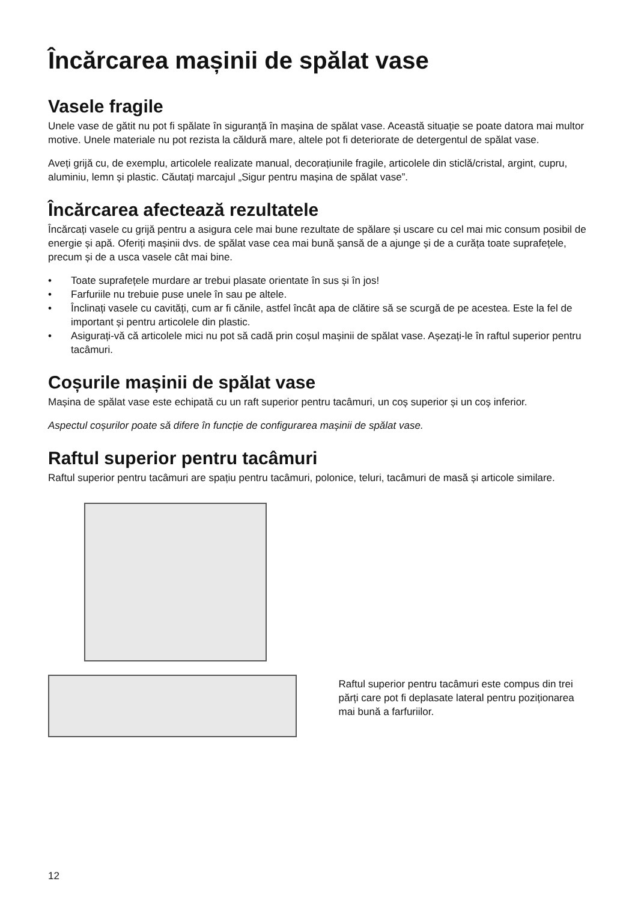Încărcarea mașinii de spălat vase
Vasele fragile
Unele vase de gătit nu pot fi spălate în siguranță în mașina de spălat vase. Această situație se poate datora mai multor motive. Unele materiale nu pot rezista la căldură mare, altele pot fi deteriorate de detergentul de spălat vase.
Aveți grijă cu, de exemplu, articolele realizate manual, decorațiunile fragile, articolele din sticlă/cristal, argint, cupru, aluminiu, lemn și plastic. Căutați marcajul „Sigur pentru mașina de spălat vase”.
Încărcarea afectează rezultatele
Încărcați vasele cu grijă pentru a asigura cele mai bune rezultate de spălare și uscare cu cel mai mic consum posibil de energie și apă. Oferiți mașinii dvs. de spălat vase cea mai bună șansă de a ajunge și de a curăța toate suprafețele, precum și de a usca vasele cât mai bine.
• Toate suprafețele murdare ar trebui plasate orientate în sus și în jos!
• Farfuriile nu trebuie puse unele în sau pe altele.
• Înclinați vasele cu cavități, cum ar fi cănile, astfel încât apa de clătire să se scurgă de pe acestea. Este la fel de important și pentru articolele din plastic.
• Asigurați-vă că articolele mici nu pot să cadă prin coșul mașinii de spălat vase. Așezați-le în raftul superior pentru tacâmuri.
Coșurile mașinii de spălat vase
Mașina de spălat vase este echipată cu un raft superior pentru tacâmuri, un coș superior și un coș inferior.
Aspectul coșurilor poate să difere în funcție de configurarea mașinii de spălat vase.
Raftul superior pentru tacâmuri
Raftul superior pentru tacâmuri are spațiu pentru tacâmuri, polonice, teluri, tacâmuri de masă și articole similare.
Raftul superior pentru tacâmuri este compus din trei părți care pot fi deplasate lateral pentru poziționarea mai bună a farfuriilor.
12